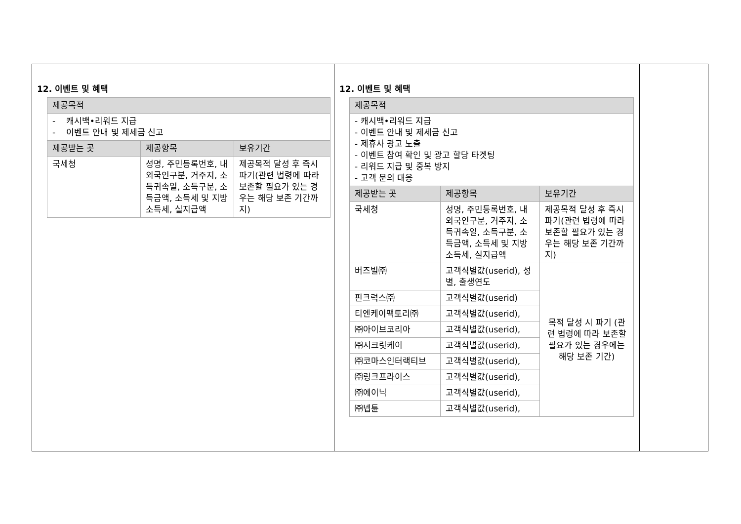12. 이벤트 및 혜택
| 제공목적 | | |
| --- | --- | --- |
| - 캐시백•리워드 지급 - 이벤트 안내 및 제세금 신고 | | |
| 제공받는 곳 | 제공항목 | 보유기간 |
| 국세청 | 성명, 주민등록번호, 내외국인구분, 거주지, 소득귀속일, 소득구분, 소득금액, 소득세 및 지방소득세, 실지급액 | 제공목적 달성 후 즉시 파기(관련 법령에 따라 보존할 필요가 있는 경우는 해당 보존 기간까지) |
12. 이벤트 및 혜택
| 제공목적 | | |
| --- | --- | --- |
| - 캐시백•리워드 지급 - 이벤트 안내 및 제세금 신고 - 제휴사 광고 노출 - 이벤트 참여 확인 및 광고 할당 타겟팅 - 리워드 지급 및 중복 방지 - 고객 문의 대응 | | |
| 제공받는 곳 | 제공항목 | 보유기간 |
| 국세청 | 성명, 주민등록번호, 내외국인구분, 거주지, 소득귀속일, 소득구분, 소득금액, 소득세 및 지방소득세, 실지급액 | 제공목적 달성 후 즉시 파기(관련 법령에 따라 보존할 필요가 있는 경우는 해당 보존 기간까지) |
| 버즈빌㈜ | 고객식별값(userid), 성별, 출생연도 | 목적 달성 시 파기 (관련 법령에 따라 보존할 필요가 있는 경우에는 해당 보존 기간) |
| 핀크럭스㈜ | 고객식별값(userid) | |
| 티엔케이팩토리㈜ | 고객식별값(userid), | |
| ㈜아이브코리아 | 고객식별값(userid), | |
| ㈜시크릿케이 | 고객식별값(userid), | |
| ㈜코마스인터랙티브 | 고객식별값(userid), | |
| ㈜링크프라이스 | 고객식별값(userid), | |
| ㈜에이닉 | 고객식별값(userid), | |
| ㈜넵튠 | 고객식별값(userid), | |